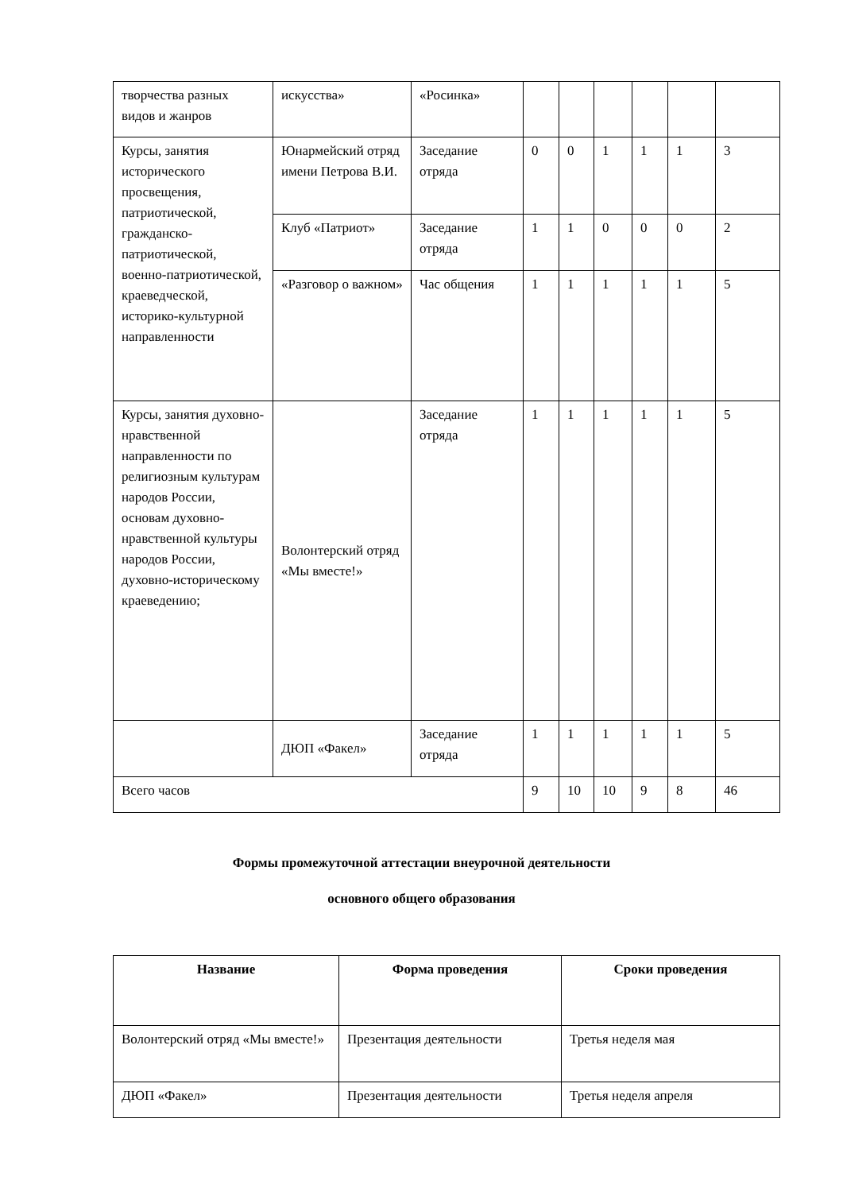| творчества разных видов и жанров | искусства» | «Росинка» | | | | | | |
| Курсы, занятия исторического просвещения, патриотической, гражданско-патриотической, военно-патриотической, краеведческой, историко-культурной направленности | Юнармейский отряд имени Петрова В.И. | Заседание отряда | 0 | 0 | 1 | 1 | 1 | 3 |
| | Клуб «Патриот» | Заседание отряда | 1 | 1 | 0 | 0 | 0 | 2 |
| | «Разговор о важном» | Час общения | 1 | 1 | 1 | 1 | 1 | 5 |
| Курсы, занятия духовно-нравственной направленности по религиозным культурам народов России, основам духовно-нравственной культуры народов России, духовно-историческому краеведению; | Волонтерский отряд «Мы вместе!» | Заседание отряда | 1 | 1 | 1 | 1 | 1 | 5 |
| | ДЮП «Факел» | Заседание отряда | 1 | 1 | 1 | 1 | 1 | 5 |
| Всего часов | | | 9 | 10 | 10 | 9 | 8 | 46 |
Формы промежуточной аттестации внеурочной деятельности
основного общего образования
| Название | Форма проведения | Сроки проведения |
| --- | --- | --- |
| Волонтерский отряд «Мы вместе!» | Презентация деятельности | Третья неделя мая |
| ДЮП «Факел» | Презентация деятельности | Третья неделя апреля |